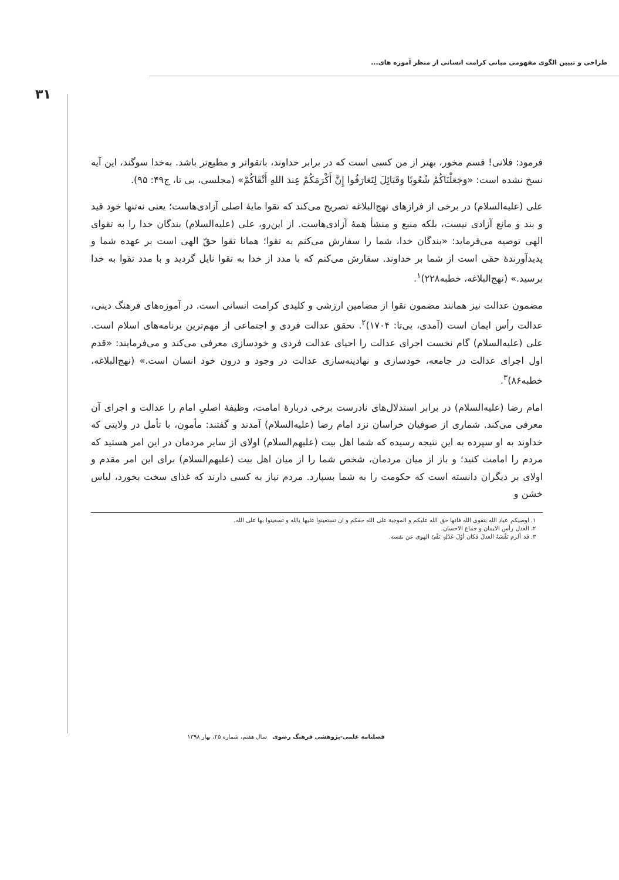طراحی و تبیین الگوی مفهومی مبانی کرامت انسانی از منظر آموزه های...
۳۱
فرمود: فلانی! قسم مخور، بهتر از من کسی است که در برابر خداوند، باتقواتر و مطیع‌تر باشد. به‌خدا سوگند، این آیه نسخ نشده است: «وَجَعَلْنَاکُمْ شُعُوبًا وَقَبَائِلَ لِتَعَارَفُوا إِنَّ أَکْرَمَکُمْ عِندَ اللهِ أَتْقَاکُمْ» (مجلسی، بی تا، ج۴۹: ۹۵).
علی (علیه‌السلام) در برخی از فرازهای نهج‌البلاغه تصریح می‌کند که تقوا مایهٔ اصلی آزادی‌هاست؛ یعنی نه‌تنها خود قید و بند و مانع آزادی نیست، بلکه منبع و منشأ همهٔ آزادی‌هاست. از این‌رو، علی (علیه‌السلام) بندگان خدا را به تقوای الهی توصیه می‌فرماید: «بندگان خدا، شما را سفارش می‌کنم به تقوا؛ همانا تقوا حقّ الهی است بر عهده شما و پدیدآورندهٔ حقی است از شما بر خداوند. سفارش می‌کنم که با مدد از خدا به تقوا نایل گردید و با مدد تقوا به خدا برسید.» (نهج‌البلاغه، خطبه۲۲۸)<sup>۱</sup>.
مضمون عدالت نیز همانند مضمون تقوا از مضامین ارزشی و کلیدی کرامت انسانی است. در آموزه‌های فرهنگ دینی، عدالت رأس ایمان است (آمدی، بی‌تا: ۱۷۰۴)<sup>۲</sup>. تحقق عدالت فردی و اجتماعی از مهم‌ترین برنامه‌های اسلام است. علی (علیه‌السلام) گام نخست اجرای عدالت را احیای عدالت فردی و خودسازی معرفی می‌کند و می‌فرمایند: «قدم اول اجرای عدالت در جامعه، خودسازی و نهادینه‌سازی عدالت در وجود و درون خود انسان است.» (نهج‌البلاغه، خطبه۸۶)<sup>۳</sup>.
امام رضا (علیه‌السلام) در برابر استدلال‌های نادرست برخی دربارهٔ امامت، وظیفهٔ اصلیِ امام را عدالت و اجرای آن معرفی می‌کند. شماری از صوفیان خراسان نزد امام رضا (علیه‌السلام) آمدند و گفتند: مأمون، با تأمل در ولایتی که خداوند به او سپرده به این نتیجه رسیده که شما اهل بیت (علیهم‌السلام) اولای از سایر مردمان در این امر هستید که مردم را امامت کنید؛ و باز از میان مردمان، شخص شما را از میان اهل بیت (علیهم‌السلام) برای این امر مقدم و اولای بر دیگران دانسته است که حکومت را به شما بسپارد. مردم نیاز به کسی دارند که غذای سخت بخورد، لباس خشن و
۱. اوصیکم عباد الله بتقوی الله فانها حق الله علیکم و الموجبة علی الله حقکم و ان تستعینوا علیها بالله و تسعینوا بها علی الله.
۲. العدل رأس الایمان و جماع الاحسان.
۳. قد ألزم نَفْسَهُ العدلَ فکان أوّلَ عَدْلِهِ نَفْیُ الهوی عن نفسه.
فصلنامه علمی-پژوهشی فرهنگ رضوی سال هفتم، شماره ۲۵، بهار ۱۳۹۸